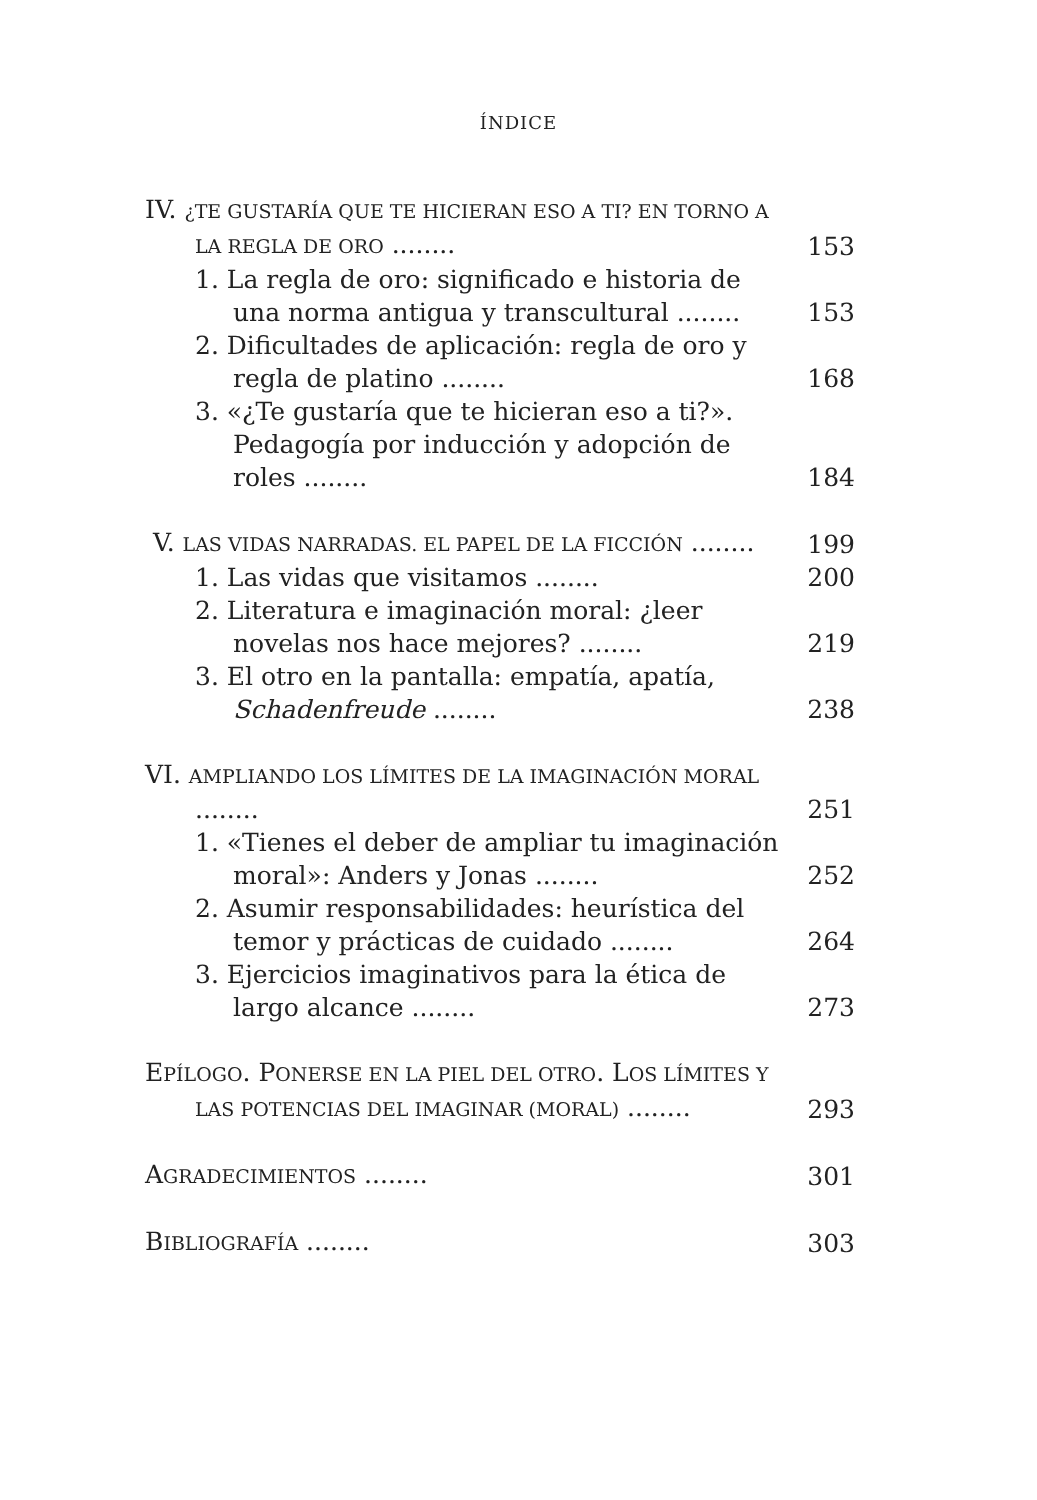ÍNDICE
IV. ¿TE GUSTARÍA QUE TE HICIERAN ESO A TI? EN TORNO A LA REGLA DE ORO ........
153
1. La regla de oro: significado e historia de una norma antigua y transcultural ........
153
2. Dificultades de aplicación: regla de oro y regla de platino ........
168
3. «¿Te gustaría que te hicieran eso a ti?». Pedagogía por inducción y adopción de roles ........
184
V. LAS VIDAS NARRADAS. EL PAPEL DE LA FICCIÓN ........
199
1. Las vidas que visitamos ........
200
2. Literatura e imaginación moral: ¿leer novelas nos hace mejores? ........
219
3. El otro en la pantalla: empatía, apatía, Schadenfreude ........
238
VI. AMPLIANDO LOS LÍMITES DE LA IMAGINACIÓN MORAL ........
251
1. «Tienes el deber de ampliar tu imaginación moral»: Anders y Jonas ........
252
2. Asumir responsabilidades: heurística del temor y prácticas de cuidado ........
264
3. Ejercicios imaginativos para la ética de largo alcance ........
273
EPÍLOGO. PONERSE EN LA PIEL DEL OTRO. LOS LÍMITES Y LAS POTENCIAS DEL IMAGINAR (MORAL) ........
293
AGRADECIMIENTOS ........
301
BIBLIOGRAFÍA ........
303